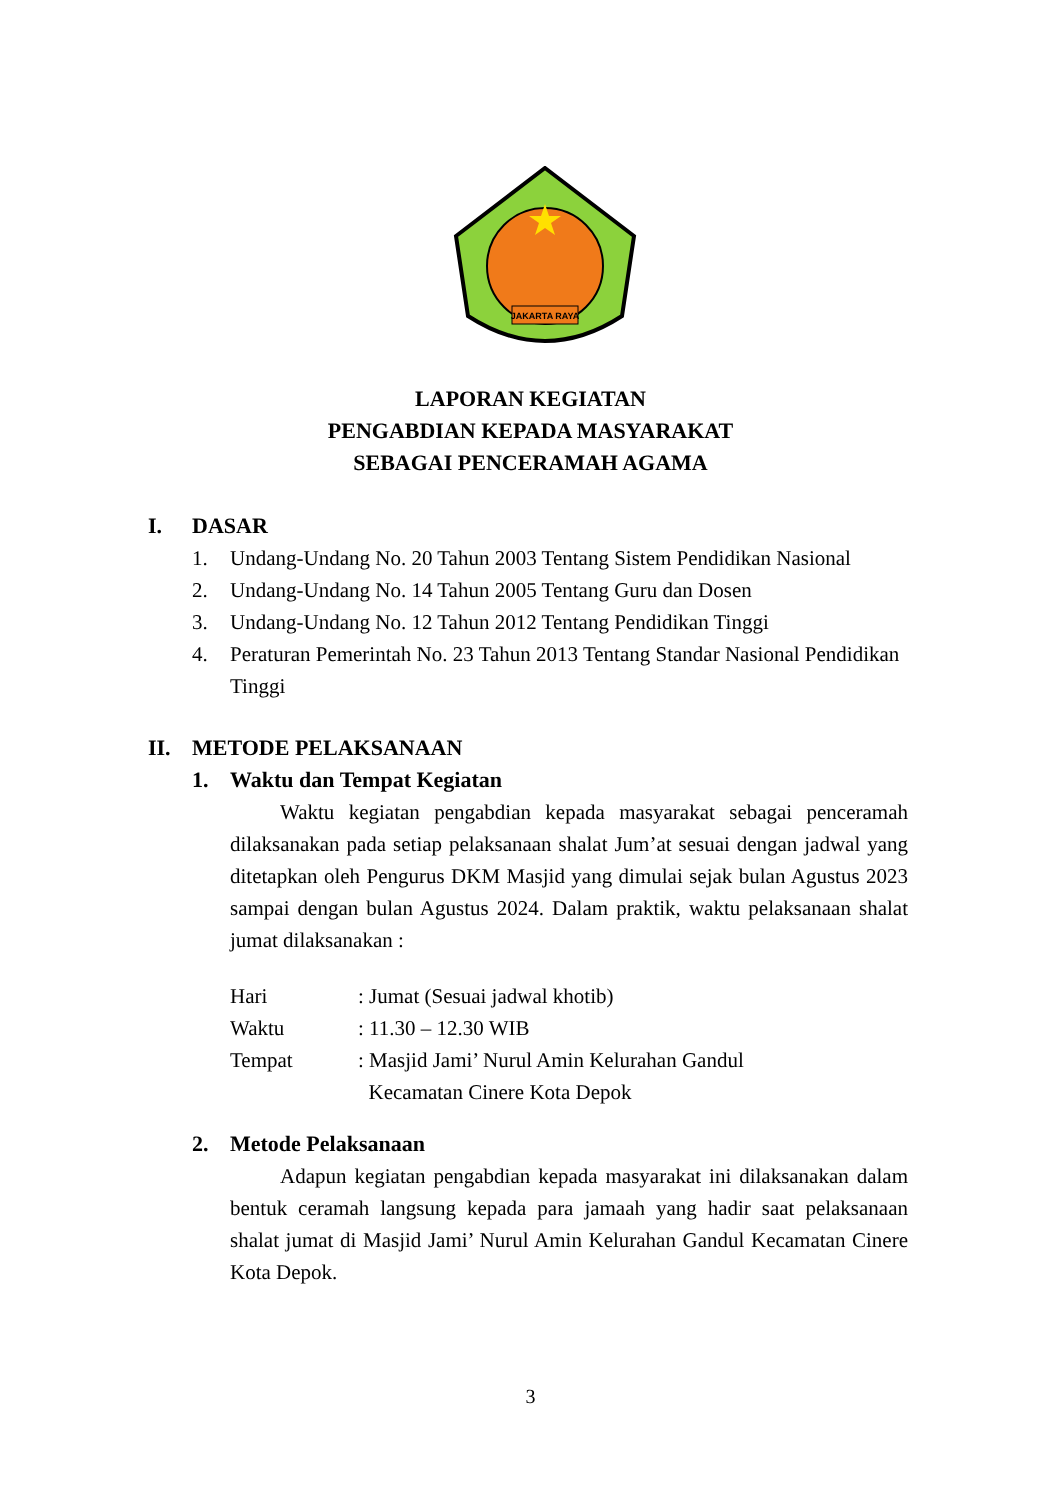JAKARTA RAYA
LAPORAN KEGIATAN
PENGABDIAN KEPADA MASYARAKAT
SEBAGAI PENCERAMAH AGAMA
I. DASAR
1. Undang-Undang No. 20 Tahun 2003 Tentang Sistem Pendidikan Nasional
2. Undang-Undang No. 14 Tahun 2005 Tentang Guru dan Dosen
3. Undang-Undang No. 12 Tahun 2012 Tentang Pendidikan Tinggi
4. Peraturan Pemerintah No. 23 Tahun 2013 Tentang Standar Nasional Pendidikan Tinggi
II. METODE PELAKSANAAN
1. Waktu dan Tempat Kegiatan
Waktu kegiatan pengabdian kepada masyarakat sebagai penceramah dilaksanakan pada setiap pelaksanaan shalat Jum’at sesuai dengan jadwal yang ditetapkan oleh Pengurus DKM Masjid yang dimulai sejak bulan Agustus 2023 sampai dengan bulan Agustus 2024. Dalam praktik, waktu pelaksanaan shalat jumat dilaksanakan :
Hari: Jumat (Sesuai jadwal khotib)
Waktu: 11.30 – 12.30 WIB
Tempat: Masjid Jami’ Nurul Amin Kelurahan Gandul
Kecamatan Cinere Kota Depok
2. Metode Pelaksanaan
Adapun kegiatan pengabdian kepada masyarakat ini dilaksanakan dalam bentuk ceramah langsung kepada para jamaah yang hadir saat pelaksanaan shalat jumat di Masjid Jami’ Nurul Amin Kelurahan Gandul Kecamatan Cinere Kota Depok.
3